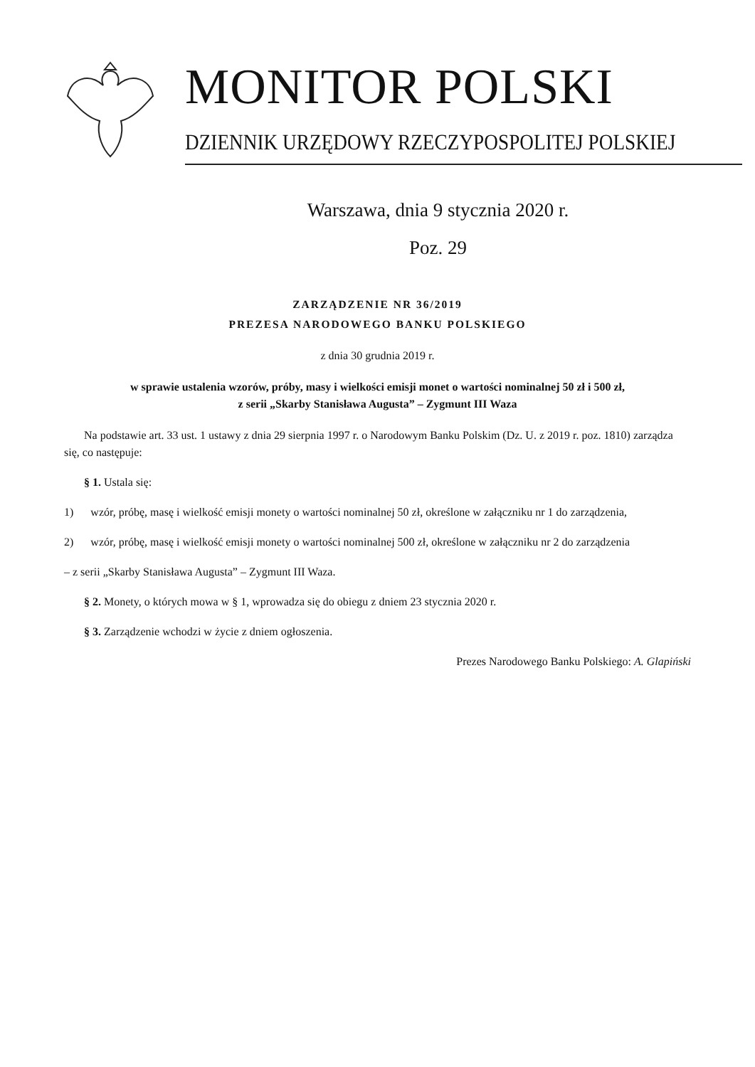MONITOR POLSKI
DZIENNIK URZĘDOWY RZECZYPOSPOLITEJ POLSKIEJ
Warszawa, dnia 9 stycznia 2020 r.
Poz. 29
ZARZĄDZENIE NR 36/2019
PREZESA NARODOWEGO BANKU POLSKIEGO
z dnia 30 grudnia 2019 r.
w sprawie ustalenia wzorów, próby, masy i wielkości emisji monet o wartości nominalnej 50 zł i 500 zł,
z serii „Skarby Stanisława Augusta” – Zygmunt III Waza
Na podstawie art. 33 ust. 1 ustawy z dnia 29 sierpnia 1997 r. o Narodowym Banku Polskim (Dz. U. z 2019 r. poz. 1810) zarządza się, co następuje:
§ 1. Ustala się:
1) wzór, próbę, masę i wielkość emisji monety o wartości nominalnej 50 zł, określone w załączniku nr 1 do zarządzenia,
2) wzór, próbę, masę i wielkość emisji monety o wartości nominalnej 500 zł, określone w załączniku nr 2 do zarządzenia
– z serii „Skarby Stanisława Augusta” – Zygmunt III Waza.
§ 2. Monety, o których mowa w § 1, wprowadza się do obiegu z dniem 23 stycznia 2020 r.
§ 3. Zarządzenie wchodzi w życie z dniem ogłoszenia.
Prezes Narodowego Banku Polskiego: A. Glapiński